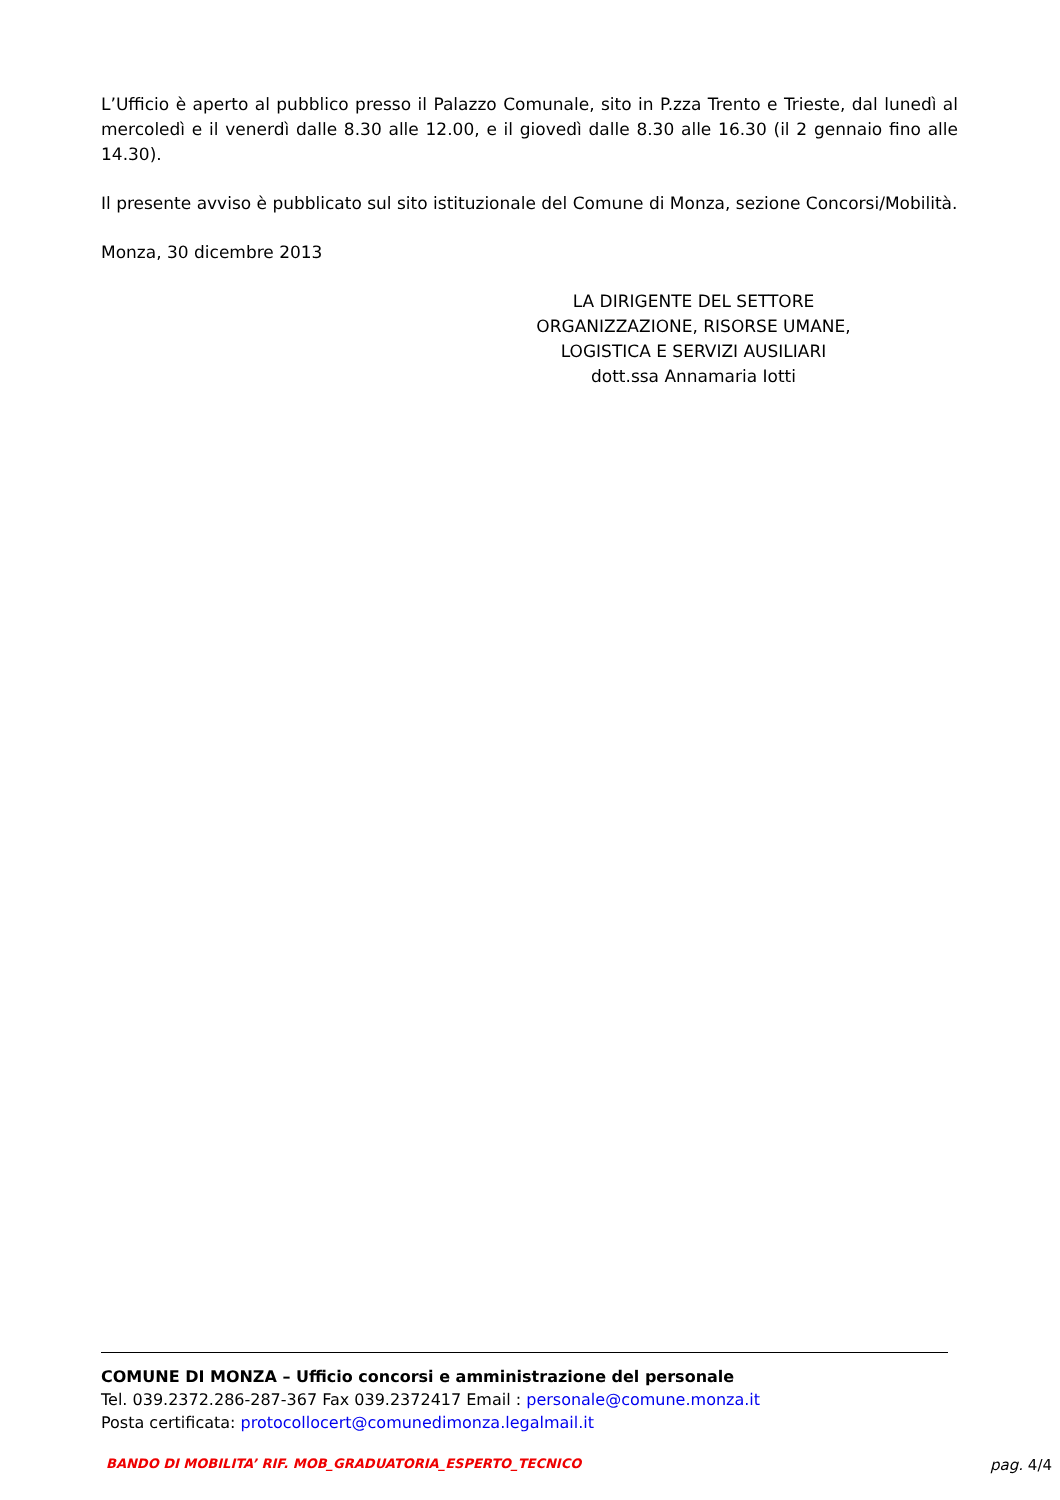L’Ufficio è aperto al pubblico presso il Palazzo Comunale, sito in P.zza Trento e Trieste, dal lunedì al mercoledì e il venerdì dalle 8.30 alle 12.00, e il giovedì dalle 8.30 alle 16.30 (il 2 gennaio fino alle 14.30).
Il presente avviso è pubblicato sul sito istituzionale del Comune di Monza, sezione Concorsi/Mobilità.
Monza, 30 dicembre 2013
LA DIRIGENTE DEL SETTORE
ORGANIZZAZIONE, RISORSE UMANE,
LOGISTICA E SERVIZI AUSILIARI
dott.ssa Annamaria Iotti
COMUNE DI MONZA – Ufficio concorsi e amministrazione del personale
Tel. 039.2372.286-287-367 Fax 039.2372417 Email : personale@comune.monza.it
Posta certificata: protocollocert@comunedimonza.legalmail.it
BANDO DI MOBILITA’ RIF. MOB_GRADUATORIA_ESPERTO_TECNICO pag. 4/4